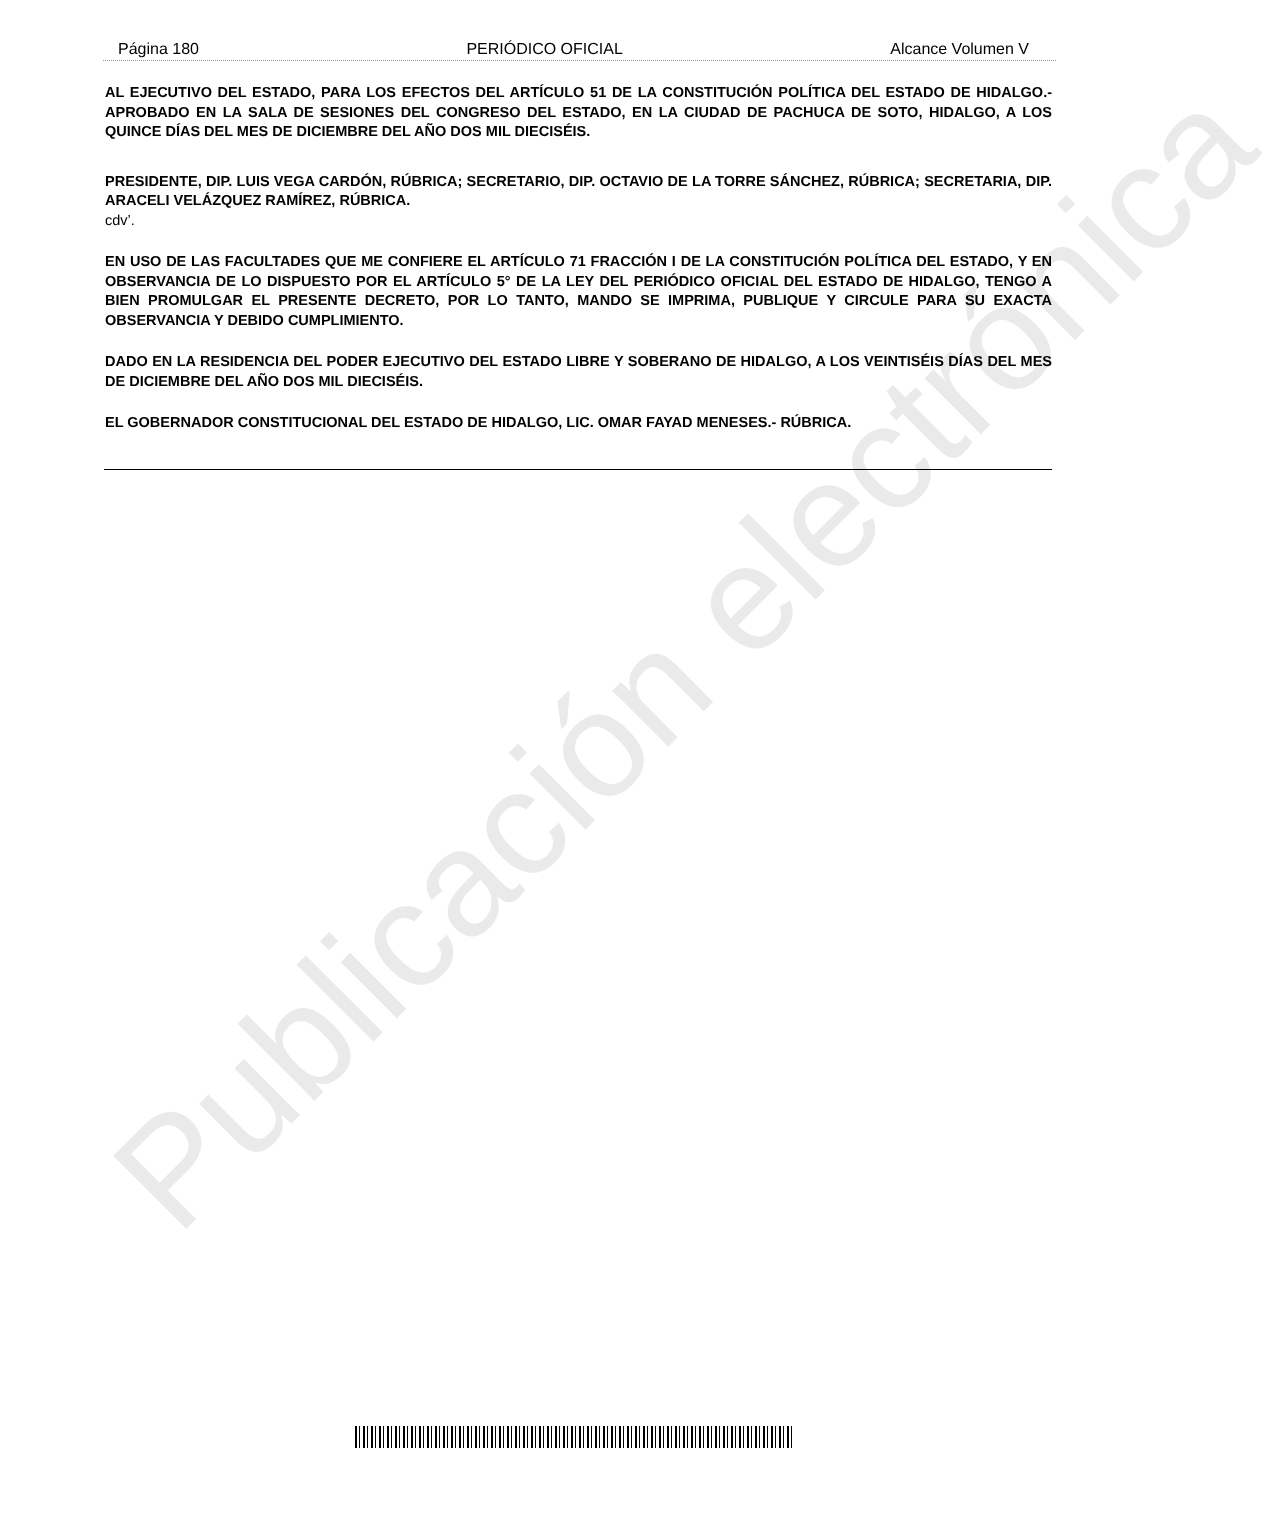Publicación electrónica
Página 180 PERIÓDICO OFICIAL Alcance Volumen V
AL EJECUTIVO DEL ESTADO, PARA LOS EFECTOS DEL ARTÍCULO 51 DE LA CONSTITUCIÓN POLÍTICA DEL ESTADO DE HIDALGO.- APROBADO EN LA SALA DE SESIONES DEL CONGRESO DEL ESTADO, EN LA CIUDAD DE PACHUCA DE SOTO, HIDALGO, A LOS QUINCE DÍAS DEL MES DE DICIEMBRE DEL AÑO DOS MIL DIECISÉIS.
PRESIDENTE, DIP. LUIS VEGA CARDÓN, RÚBRICA; SECRETARIO, DIP. OCTAVIO DE LA TORRE SÁNCHEZ, RÚBRICA; SECRETARIA, DIP. ARACELI VELÁZQUEZ RAMÍREZ, RÚBRICA.
cdv’.
EN USO DE LAS FACULTADES QUE ME CONFIERE EL ARTÍCULO 71 FRACCIÓN I DE LA CONSTITUCIÓN POLÍTICA DEL ESTADO, Y EN OBSERVANCIA DE LO DISPUESTO POR EL ARTÍCULO 5° DE LA LEY DEL PERIÓDICO OFICIAL DEL ESTADO DE HIDALGO, TENGO A BIEN PROMULGAR EL PRESENTE DECRETO, POR LO TANTO, MANDO SE IMPRIMA, PUBLIQUE Y CIRCULE PARA SU EXACTA OBSERVANCIA Y DEBIDO CUMPLIMIENTO.
DADO EN LA RESIDENCIA DEL PODER EJECUTIVO DEL ESTADO LIBRE Y SOBERANO DE HIDALGO, A LOS VEINTISÉIS DÍAS DEL MES DE DICIEMBRE DEL AÑO DOS MIL DIECISÉIS.
EL GOBERNADOR CONSTITUCIONAL DEL ESTADO DE HIDALGO, LIC. OMAR FAYAD MENESES.- RÚBRICA.